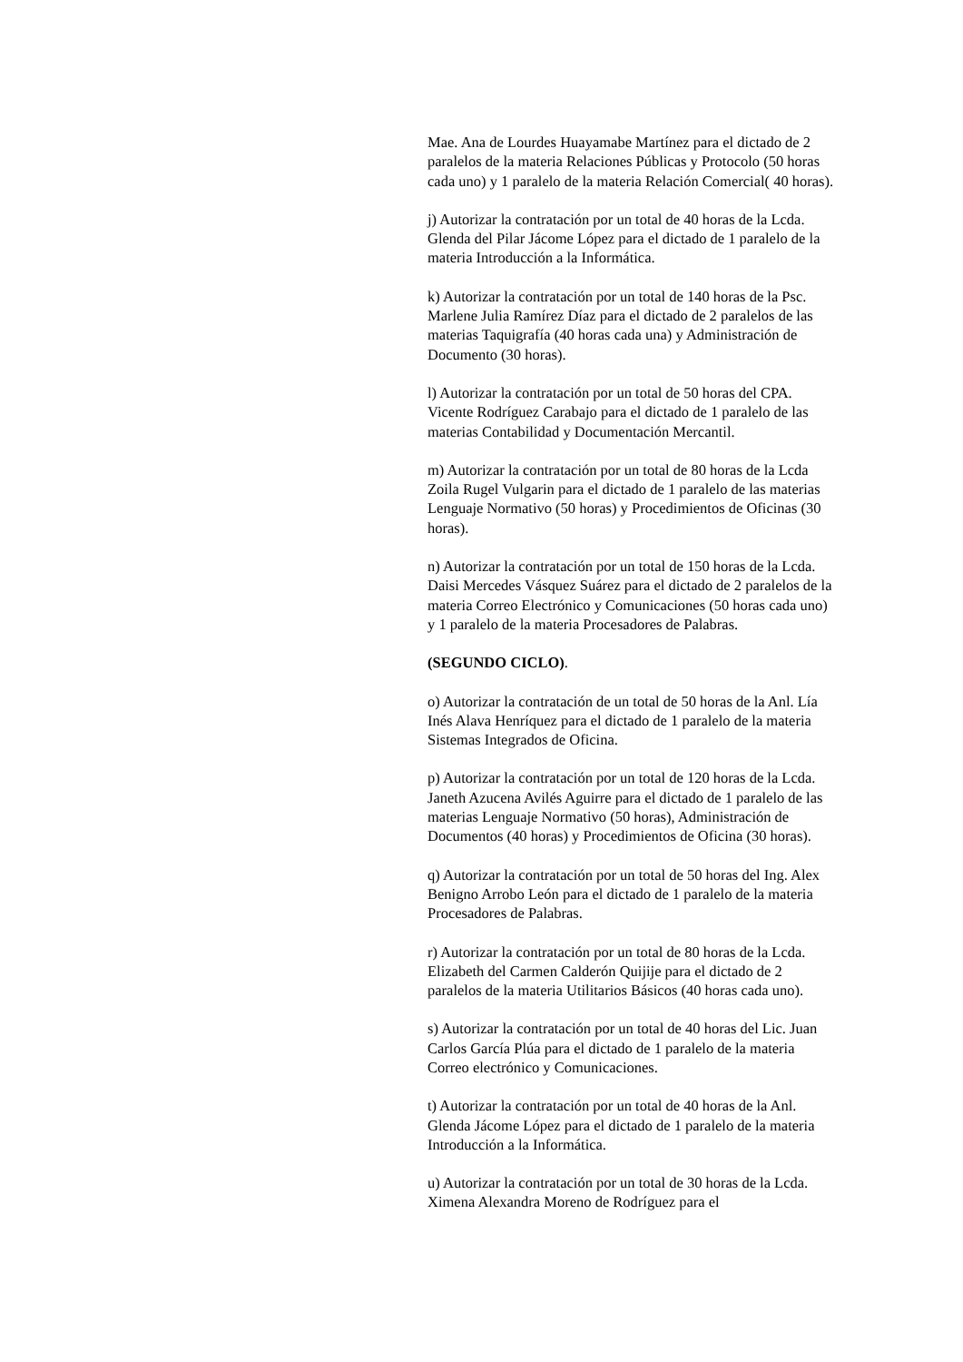Mae. Ana de Lourdes Huayamabe Martínez para el dictado de 2 paralelos de la materia Relaciones Públicas y Protocolo (50 horas cada uno) y 1 paralelo de la materia Relación Comercial( 40 horas).
j) Autorizar la contratación por un total de 40 horas de la Lcda. Glenda del Pilar Jácome López para el dictado de 1 paralelo de la materia Introducción a la Informática.
k) Autorizar la contratación por un total de 140 horas de la Psc. Marlene Julia Ramírez Díaz para el dictado de 2 paralelos de las materias Taquigrafía (40 horas cada una) y Administración de Documento (30 horas).
l) Autorizar la contratación por un total de 50 horas del CPA. Vicente Rodríguez Carabajo para el dictado de 1 paralelo de las materias Contabilidad y Documentación Mercantil.
m) Autorizar la contratación por un total de 80 horas de la Lcda Zoila Rugel Vulgarin para el dictado de 1 paralelo de las materias Lenguaje Normativo (50 horas) y Procedimientos de Oficinas (30 horas).
n) Autorizar la contratación por un total de 150 horas de la Lcda. Daisi Mercedes Vásquez Suárez para el dictado de 2 paralelos de la materia Correo Electrónico y Comunicaciones (50 horas cada uno) y 1 paralelo de la materia Procesadores de Palabras.
(SEGUNDO CICLO).
o) Autorizar la contratación de un total de 50 horas de la Anl. Lía Inés Alava Henríquez para el dictado de 1 paralelo de la materia Sistemas Integrados de Oficina.
p) Autorizar la contratación por un total de 120 horas de la Lcda. Janeth Azucena Avilés Aguirre para el dictado de 1 paralelo de las materias Lenguaje Normativo (50 horas), Administración de Documentos (40 horas) y Procedimientos de Oficina (30 horas).
q) Autorizar la contratación por un total de 50 horas del Ing. Alex Benigno Arrobo León para el dictado de 1 paralelo de la materia Procesadores de Palabras.
r) Autorizar la contratación por un total de 80 horas de la Lcda. Elizabeth del Carmen Calderón Quijije para el dictado de 2 paralelos de la materia Utilitarios Básicos (40 horas cada uno).
s) Autorizar la contratación por un total de 40 horas del Lic. Juan Carlos García Plúa para el dictado de 1 paralelo de la materia Correo electrónico y Comunicaciones.
t) Autorizar la contratación por un total de 40 horas de la Anl. Glenda Jácome López para el dictado de 1 paralelo de la materia Introducción a la Informática.
u) Autorizar la contratación por un total de 30 horas de la Lcda. Ximena Alexandra Moreno de Rodríguez para el